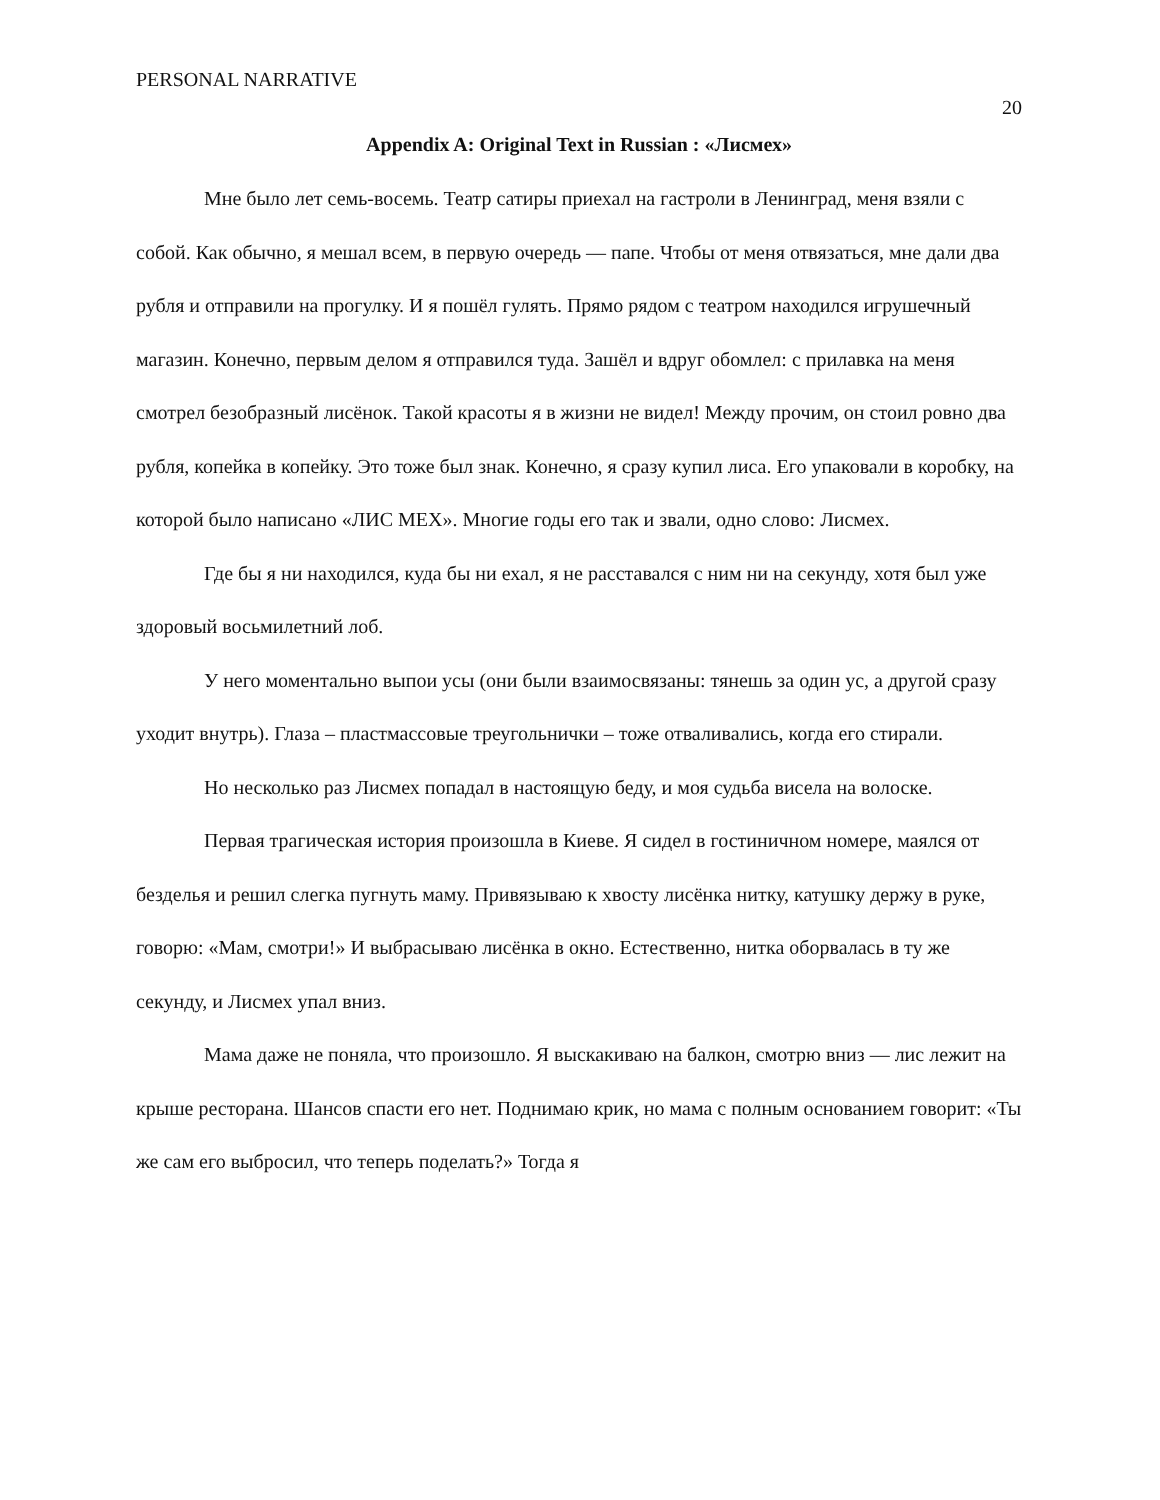PERSONAL NARRATIVE 20
Appendix A: Original Text in Russian : «Лисмех»
Мне было лет семь-восемь. Театр сатиры приехал на гастроли в Ленинград, меня взяли с собой. Как обычно, я мешал всем, в первую очередь — папе. Чтобы от меня отвязаться, мне дали два рубля и отправили на прогулку. И я пошёл гулять. Прямо рядом с театром находился игрушечный магазин. Конечно, первым делом я отправился туда. Зашёл и вдруг обомлел: с прилавка на меня смотрел безобразный лисёнок. Такой красоты я в жизни не видел! Между прочим, он стоил ровно два рубля, копейка в копейку. Это тоже был знак. Конечно, я сразу купил лиса. Его упаковали в коробку, на которой было написано «ЛИС МЕХ». Многие годы его так и звали, одно слово: Лисмех.
Где бы я ни находился, куда бы ни ехал, я не расставался с ним ни на секунду, хотя был уже здоровый восьмилетний лоб.
У него моментально выпои усы (они были взаимосвязаны: тянешь за один ус, а другой сразу уходит внутрь). Глаза – пластмассовые треугольнички – тоже отваливались, когда его стирали.
Но несколько раз Лисмех попадал в настоящую беду, и моя судьба висела на волоске.
Первая трагическая история произошла в Киеве. Я сидел в гостиничном номере, маялся от безделья и решил слегка пугнуть маму. Привязываю к хвосту лисёнка нитку, катушку держу в руке, говорю: «Мам, смотри!» И выбрасываю лисёнка в окно. Естественно, нитка оборвалась в ту же секунду, и Лисмех упал вниз.
Мама даже не поняла, что произошло. Я выскакиваю на балкон, смотрю вниз — лис лежит на крыше ресторана. Шансов спасти его нет. Поднимаю крик, но мама с полным основанием говорит: «Ты же сам его выбросил, что теперь поделать?» Тогда я